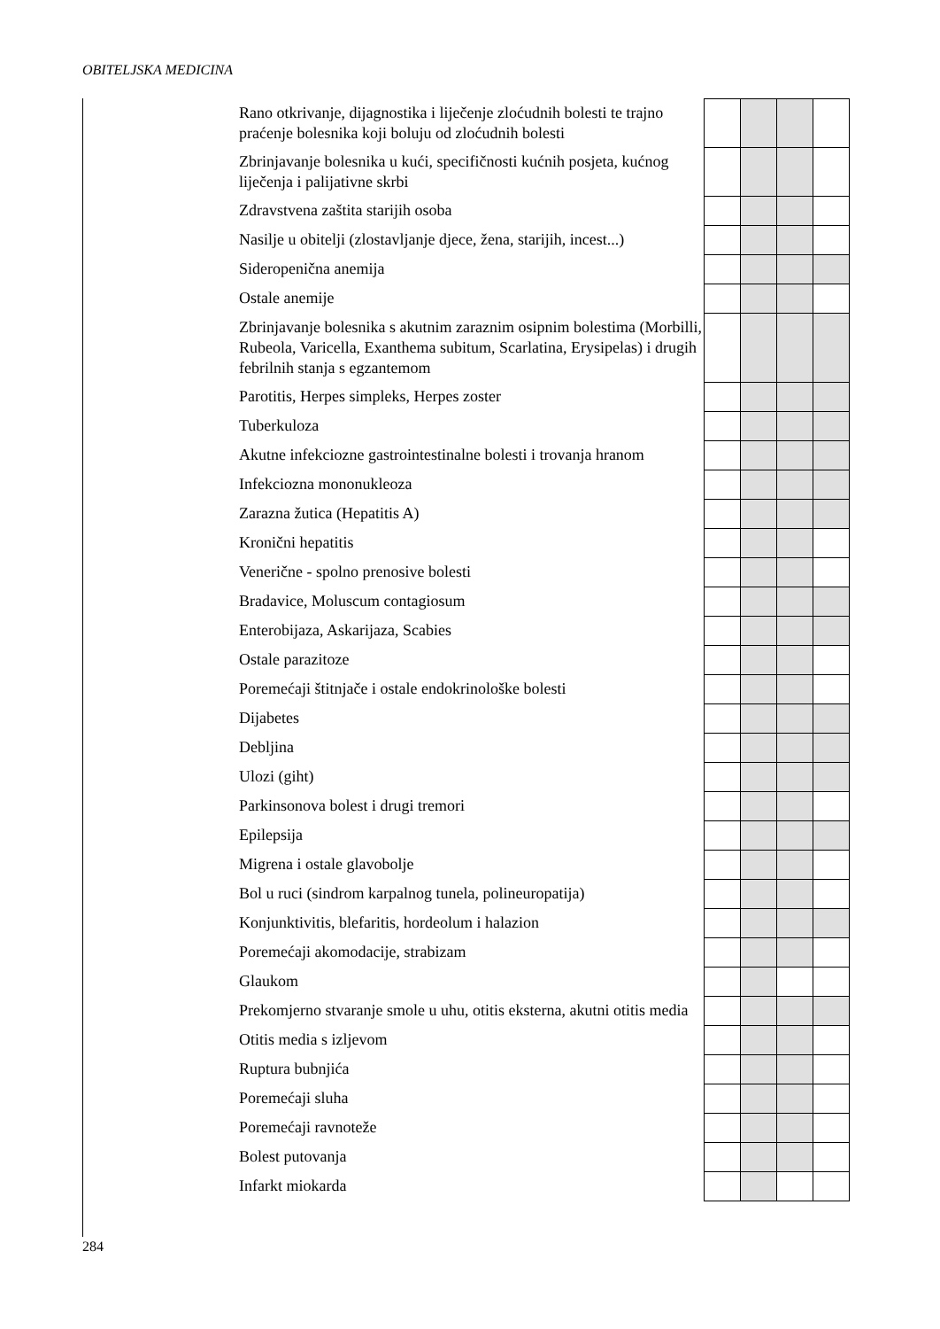OBITELJSKA MEDICINA
| Rano otkrivanje, dijagnostika i liječenje zloćudnih bolesti te trajno praćenje bolesnika koji boluju od zloćudnih bolesti | | | | |
| Zbrinjavanje bolesnika u kući, specifičnosti kućnih posjeta, kućnog liječenja i palijativne skrbi | | | | |
| Zdravstvena zaštita starijih osoba | | | | |
| Nasilje u obitelji (zlostavljanje djece, žena, starijih, incest...) | | | | |
| Sideropenična anemija | | | | |
| Ostale anemije | | | | |
| Zbrinjavanje bolesnika s akutnim zaraznim osipnim bolestima (Morbilli, Rubeola, Varicella, Exanthema subitum, Scarlatina, Erysipelas) i drugih febrilnih stanja s egzantemom | | | | |
| Parotitis, Herpes simpleks, Herpes zoster | | | | |
| Tuberkuloza | | | | |
| Akutne infekciozne gastrointestinalne bolesti i trovanja hranom | | | | |
| Infekciozna mononukleoza | | | | |
| Zarazna žutica (Hepatitis A) | | | | |
| Kronični hepatitis | | | | |
| Venerične - spolno prenosive bolesti | | | | |
| Bradavice, Moluscum contagiosum | | | | |
| Enterobijaza, Askarijaza, Scabies | | | | |
| Ostale parazitoze | | | | |
| Poremećaji štitnjače i ostale endokrinološke bolesti | | | | |
| Dijabetes | | | | |
| Debljina | | | | |
| Ulozi (giht) | | | | |
| Parkinsonova bolest i drugi tremori | | | | |
| Epilepsija | | | | |
| Migrena i ostale glavobolje | | | | |
| Bol u ruci (sindrom karpalnog tunela, polineuropatija) | | | | |
| Konjunktivitis, blefaritis, hordeolum i halazion | | | | |
| Poremećaji akomodacije, strabizam | | | | |
| Glaukom | | | | |
| Prekomjerno stvaranje smole u uhu, otitis eksterna, akutni otitis media | | | | |
| Otitis media s izljevom | | | | |
| Ruptura bubnjića | | | | |
| Poremećaji sluha | | | | |
| Poremećaji ravnoteže | | | | |
| Bolest putovanja | | | | |
| Infarkt miokarda | | | | |
284